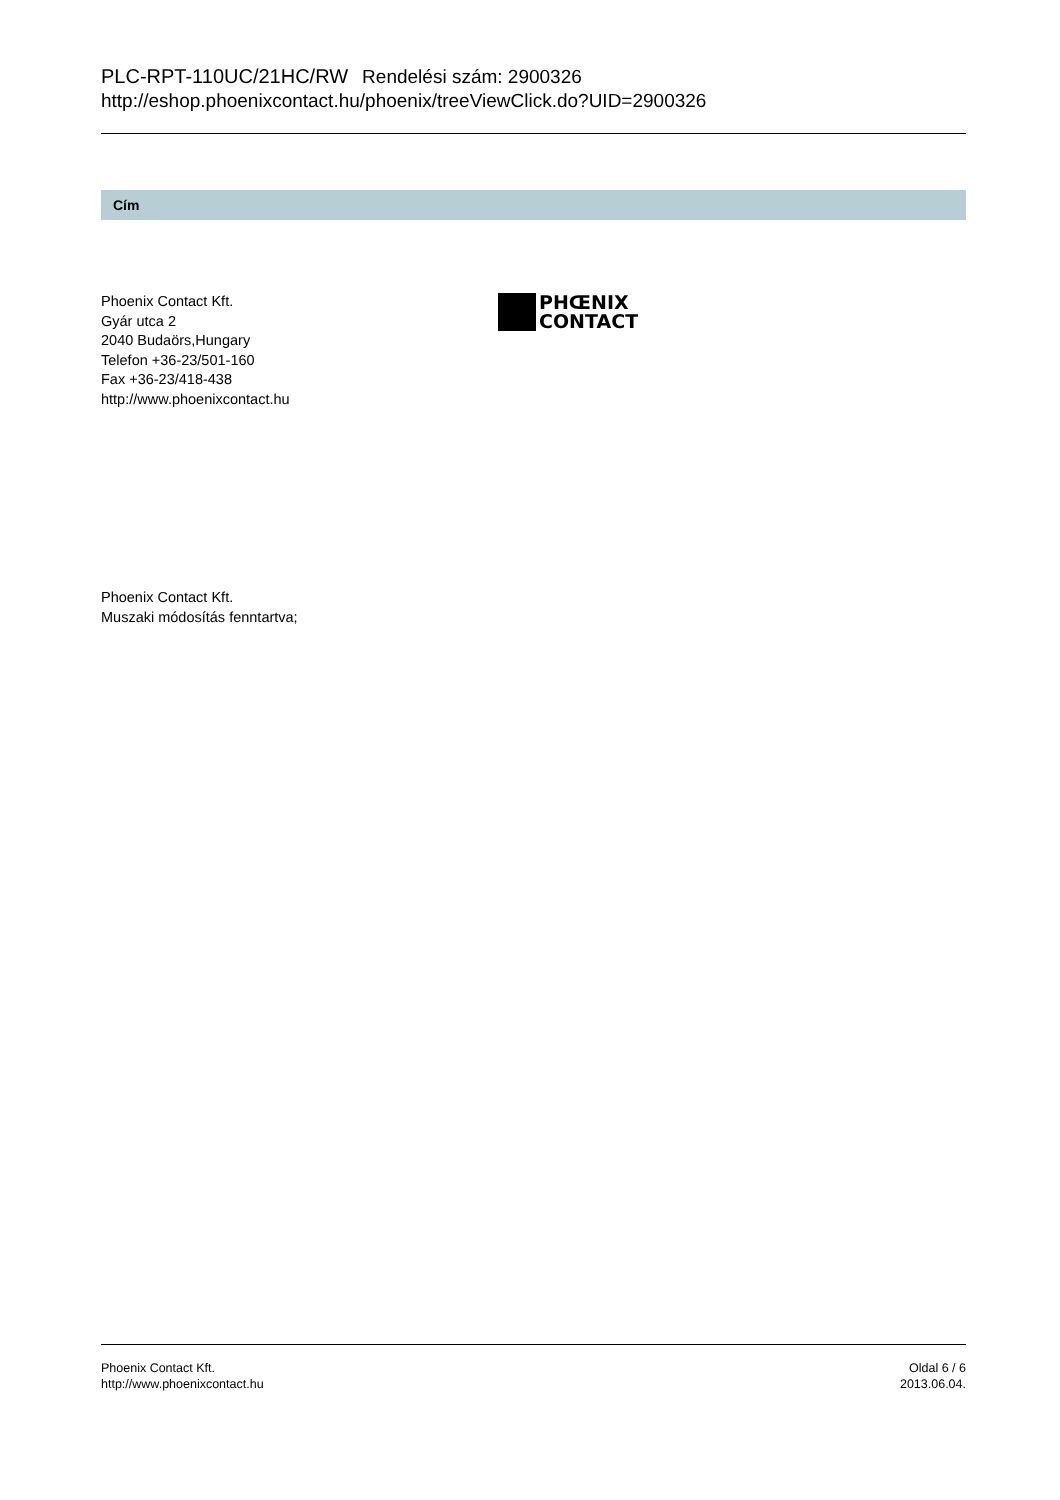PLC-RPT-110UC/21HC/RW Rendelési szám: 2900326
http://eshop.phoenixcontact.hu/phoenix/treeViewClick.do?UID=2900326
Cím
Phoenix Contact Kft.
Gyár utca 2
2040 Budaörs,Hungary
Telefon +36-23/501-160
Fax +36-23/418-438
http://www.phoenixcontact.hu
PHŒNIX
CONTACT
Phoenix Contact Kft.
Muszaki módosítás fenntartva;
Phoenix Contact Kft.
http://www.phoenixcontact.hu
Oldal 6 / 6
2013.06.04.